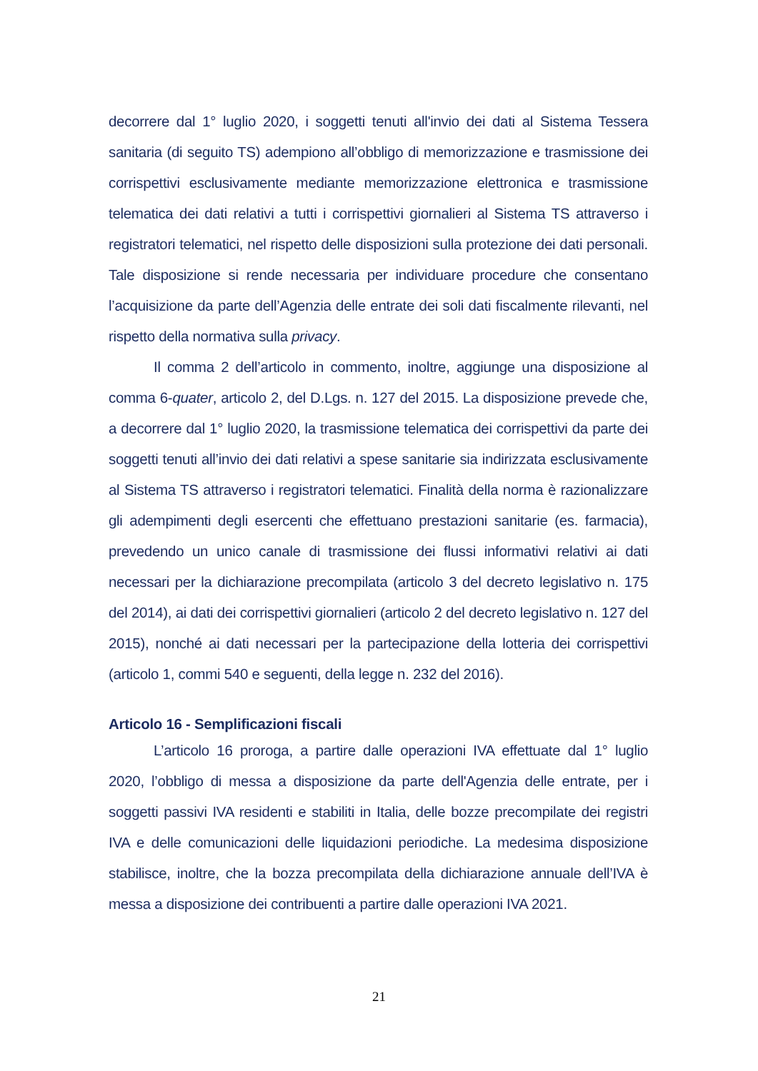decorrere dal 1° luglio 2020, i soggetti tenuti all'invio dei dati al Sistema Tessera sanitaria (di seguito TS) adempiono all’obbligo di memorizzazione e trasmissione dei corrispettivi esclusivamente mediante memorizzazione elettronica e trasmissione telematica dei dati relativi a tutti i corrispettivi giornalieri al Sistema TS attraverso i registratori telematici, nel rispetto delle disposizioni sulla protezione dei dati personali. Tale disposizione si rende necessaria per individuare procedure che consentano l’acquisizione da parte dell’Agenzia delle entrate dei soli dati fiscalmente rilevanti, nel rispetto della normativa sulla privacy.
Il comma 2 dell’articolo in commento, inoltre, aggiunge una disposizione al comma 6-quater, articolo 2, del D.Lgs. n. 127 del 2015. La disposizione prevede che, a decorrere dal 1° luglio 2020, la trasmissione telematica dei corrispettivi da parte dei soggetti tenuti all’invio dei dati relativi a spese sanitarie sia indirizzata esclusivamente al Sistema TS attraverso i registratori telematici. Finalità della norma è razionalizzare gli adempimenti degli esercenti che effettuano prestazioni sanitarie (es. farmacia), prevedendo un unico canale di trasmissione dei flussi informativi relativi ai dati necessari per la dichiarazione precompilata (articolo 3 del decreto legislativo n. 175 del 2014), ai dati dei corrispettivi giornalieri (articolo 2 del decreto legislativo n. 127 del 2015), nonché ai dati necessari per la partecipazione della lotteria dei corrispettivi (articolo 1, commi 540 e seguenti, della legge n. 232 del 2016).
Articolo 16 - Semplificazioni fiscali
L’articolo 16 proroga, a partire dalle operazioni IVA effettuate dal 1° luglio 2020, l’obbligo di messa a disposizione da parte dell'Agenzia delle entrate, per i soggetti passivi IVA residenti e stabiliti in Italia, delle bozze precompilate dei registri IVA e delle comunicazioni delle liquidazioni periodiche. La medesima disposizione stabilisce, inoltre, che la bozza precompilata della dichiarazione annuale dell’IVA è messa a disposizione dei contribuenti a partire dalle operazioni IVA 2021.
21